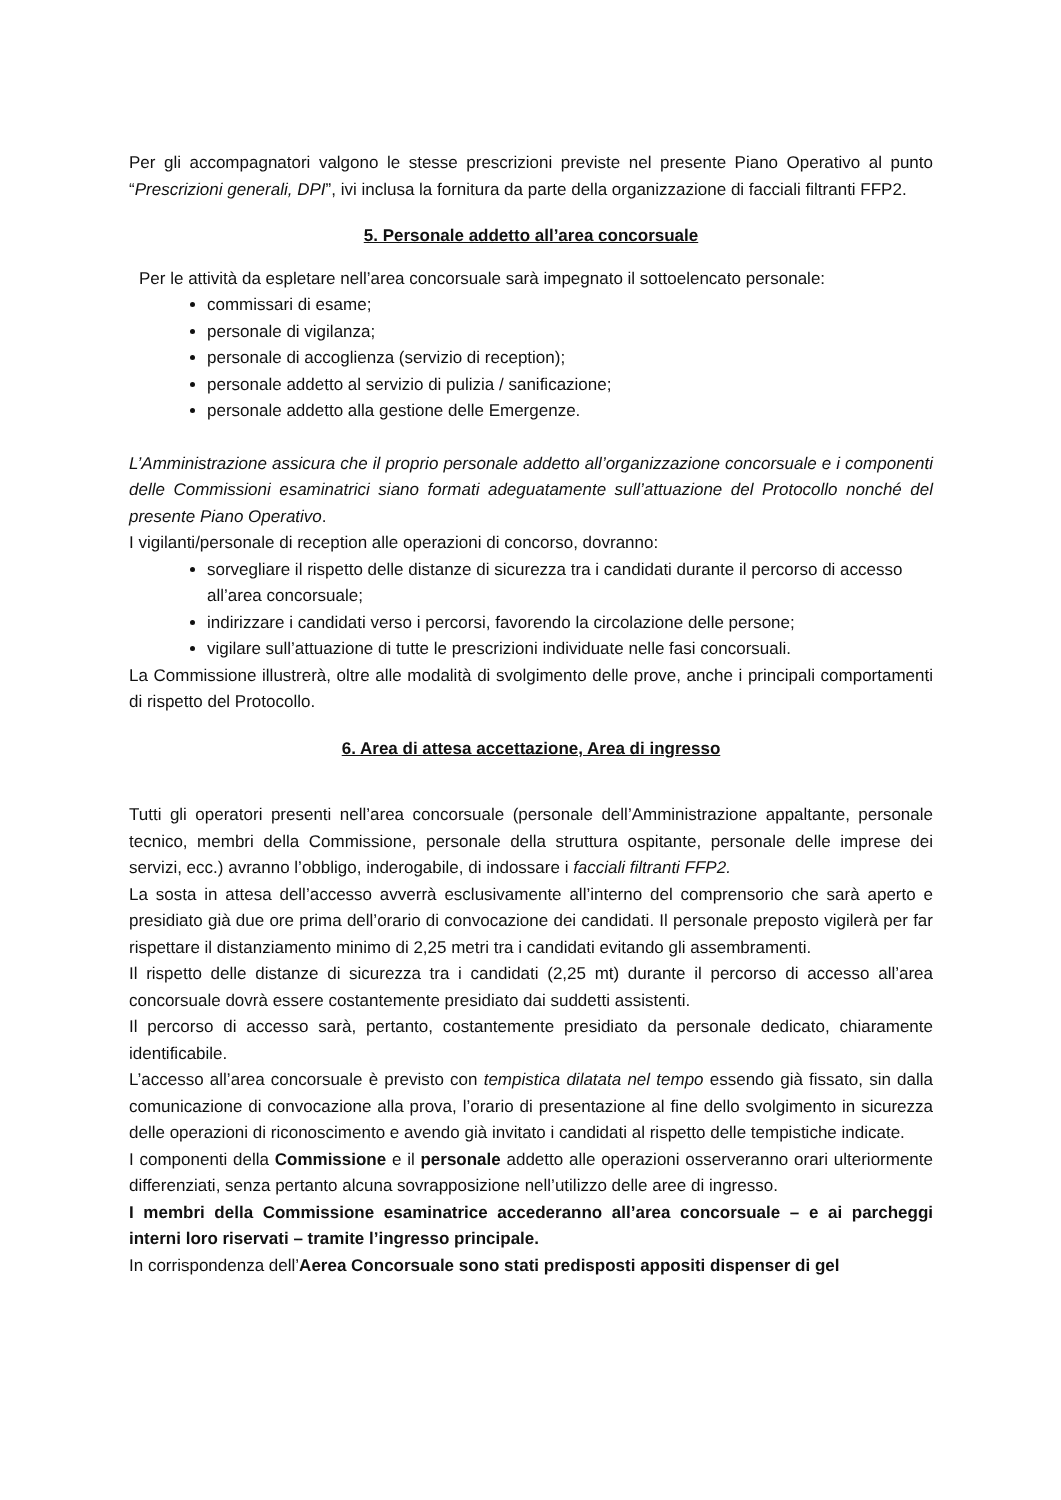Per gli accompagnatori valgono le stesse prescrizioni previste nel presente Piano Operativo al punto “Prescrizioni generali, DPI”, ivi inclusa la fornitura da parte della organizzazione di facciali filtranti FFP2.
5. Personale addetto all’area concorsuale
Per le attività da espletare nell’area concorsuale sarà impegnato il sottoelencato personale:
commissari di esame;
personale di vigilanza;
personale di accoglienza (servizio di reception);
personale addetto al servizio di pulizia / sanificazione;
personale addetto alla gestione delle Emergenze.
L’Amministrazione assicura che il proprio personale addetto all’organizzazione concorsuale e i componenti delle Commissioni esaminatrici siano formati adeguatamente sull’attuazione del Protocollo nonché del presente Piano Operativo.
I vigilanti/personale di reception alle operazioni di concorso, dovranno:
sorvegliare il rispetto delle distanze di sicurezza tra i candidati durante il percorso di accesso all’area concorsuale;
indirizzare i candidati verso i percorsi, favorendo la circolazione delle persone;
vigilare sull’attuazione di tutte le prescrizioni individuate nelle fasi concorsuali.
La Commissione illustrerà, oltre alle modalità di svolgimento delle prove, anche i principali comportamenti di rispetto del Protocollo.
6. Area di attesa accettazione, Area di ingresso
Tutti gli operatori presenti nell’area concorsuale (personale dell’Amministrazione appaltante, personale tecnico, membri della Commissione, personale della struttura ospitante, personale delle imprese dei servizi, ecc.) avranno l’obbligo, inderogabile, di indossare i facciali filtranti FFP2.
La sosta in attesa dell’accesso avverrà esclusivamente all’interno del comprensorio che sarà aperto e presidiato già due ore prima dell’orario di convocazione dei candidati. Il personale preposto vigilerà per far rispettare il distanziamento minimo di 2,25 metri tra i candidati evitando gli assembramenti.
Il rispetto delle distanze di sicurezza tra i candidati (2,25 mt) durante il percorso di accesso all’area concorsuale dovrà essere costantemente presidiato dai suddetti assistenti.
Il percorso di accesso sarà, pertanto, costantemente presidiato da personale dedicato, chiaramente identificabile.
L’accesso all’area concorsuale è previsto con tempistica dilatata nel tempo essendo già fissato, sin dalla comunicazione di convocazione alla prova, l’orario di presentazione al fine dello svolgimento in sicurezza delle operazioni di riconoscimento e avendo già invitato i candidati al rispetto delle tempistiche indicate.
I componenti della Commissione e il personale addetto alle operazioni osserveranno orari ulteriormente differenziati, senza pertanto alcuna sovrapposizione nell’utilizzo delle aree di ingresso.
I membri della Commissione esaminatrice accederanno all’area concorsuale – e ai parcheggi interni loro riservati – tramite l’ingresso principale.
In corrispondenza dell’Aerea Concorsuale sono stati predisposti appositi dispenser di gel